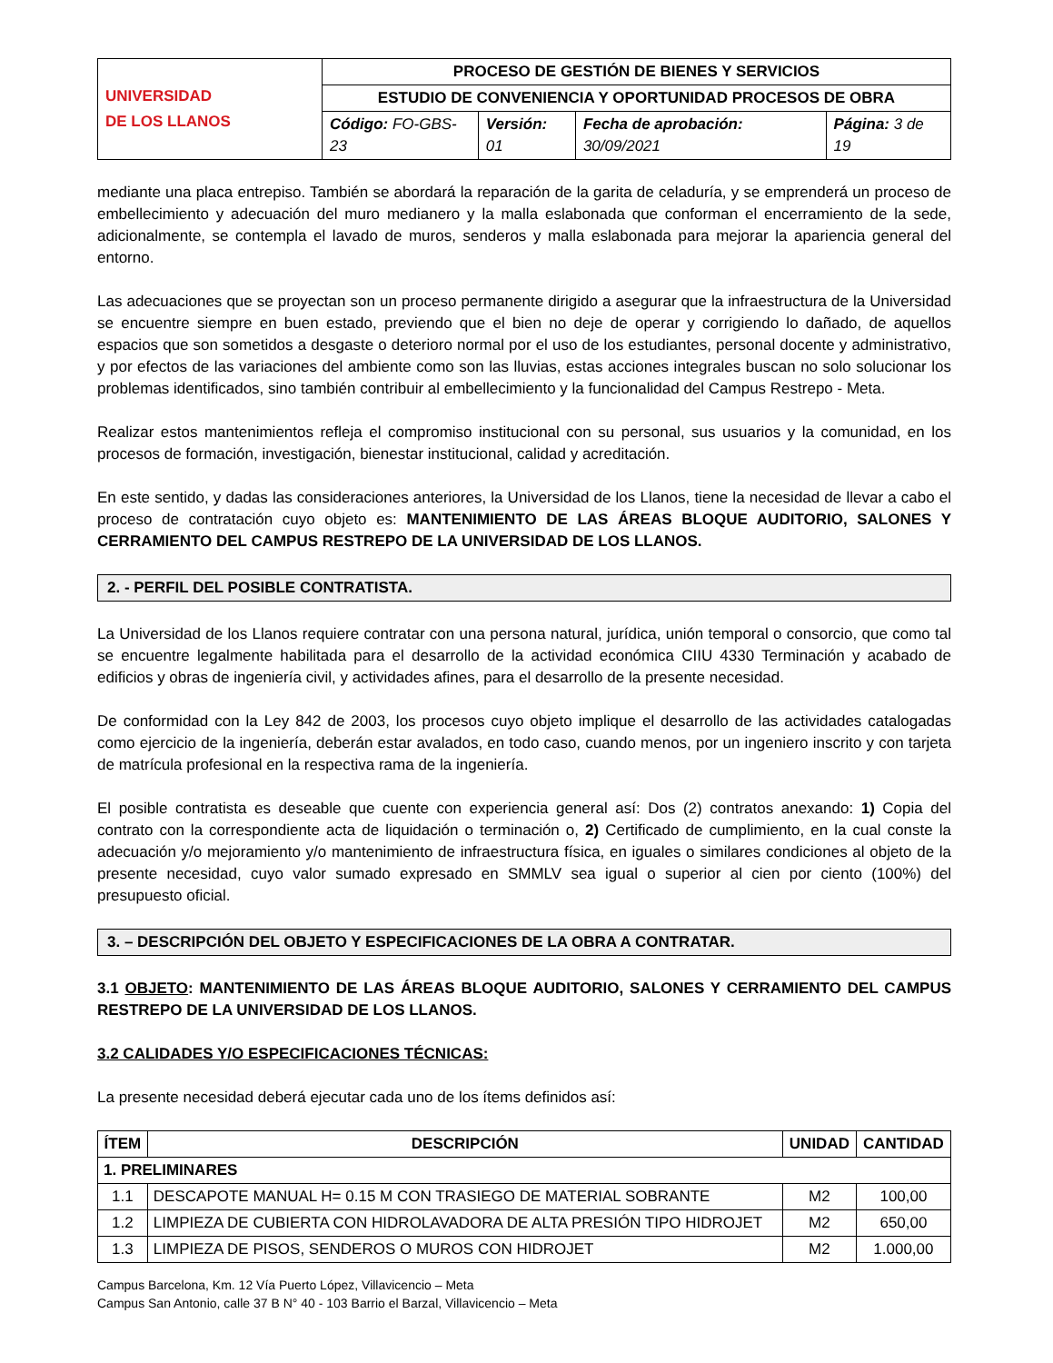| UNIVERSIDAD DE LOS LLANOS | PROCESO DE GESTIÓN DE BIENES Y SERVICIOS | | | |
| | ESTUDIO DE CONVENIENCIA Y OPORTUNIDAD PROCESOS DE OBRA | | | |
| | Código: FO-GBS-23 | Versión: 01 | Fecha de aprobación: 30/09/2021 | Página: 3 de 19 |
mediante una placa entrepiso. También se abordará la reparación de la garita de celaduría, y se emprenderá un proceso de embellecimiento y adecuación del muro medianero y la malla eslabonada que conforman el encerramiento de la sede, adicionalmente, se contempla el lavado de muros, senderos y malla eslabonada para mejorar la apariencia general del entorno.
Las adecuaciones que se proyectan son un proceso permanente dirigido a asegurar que la infraestructura de la Universidad se encuentre siempre en buen estado, previendo que el bien no deje de operar y corrigiendo lo dañado, de aquellos espacios que son sometidos a desgaste o deterioro normal por el uso de los estudiantes, personal docente y administrativo, y por efectos de las variaciones del ambiente como son las lluvias, estas acciones integrales buscan no solo solucionar los problemas identificados, sino también contribuir al embellecimiento y la funcionalidad del Campus Restrepo - Meta.
Realizar estos mantenimientos refleja el compromiso institucional con su personal, sus usuarios y la comunidad, en los procesos de formación, investigación, bienestar institucional, calidad y acreditación.
En este sentido, y dadas las consideraciones anteriores, la Universidad de los Llanos, tiene la necesidad de llevar a cabo el proceso de contratación cuyo objeto es: MANTENIMIENTO DE LAS ÁREAS BLOQUE AUDITORIO, SALONES Y CERRAMIENTO DEL CAMPUS RESTREPO DE LA UNIVERSIDAD DE LOS LLANOS.
2. - PERFIL DEL POSIBLE CONTRATISTA.
La Universidad de los Llanos requiere contratar con una persona natural, jurídica, unión temporal o consorcio, que como tal se encuentre legalmente habilitada para el desarrollo de la actividad económica CIIU 4330 Terminación y acabado de edificios y obras de ingeniería civil, y actividades afines, para el desarrollo de la presente necesidad.
De conformidad con la Ley 842 de 2003, los procesos cuyo objeto implique el desarrollo de las actividades catalogadas como ejercicio de la ingeniería, deberán estar avalados, en todo caso, cuando menos, por un ingeniero inscrito y con tarjeta de matrícula profesional en la respectiva rama de la ingeniería.
El posible contratista es deseable que cuente con experiencia general así: Dos (2) contratos anexando: 1) Copia del contrato con la correspondiente acta de liquidación o terminación o, 2) Certificado de cumplimiento, en la cual conste la adecuación y/o mejoramiento y/o mantenimiento de infraestructura física, en iguales o similares condiciones al objeto de la presente necesidad, cuyo valor sumado expresado en SMMLV sea igual o superior al cien por ciento (100%) del presupuesto oficial.
3. – DESCRIPCIÓN DEL OBJETO Y ESPECIFICACIONES DE LA OBRA A CONTRATAR.
3.1 OBJETO: MANTENIMIENTO DE LAS ÁREAS BLOQUE AUDITORIO, SALONES Y CERRAMIENTO DEL CAMPUS RESTREPO DE LA UNIVERSIDAD DE LOS LLANOS.
3.2 CALIDADES Y/O ESPECIFICACIONES TÉCNICAS:
La presente necesidad deberá ejecutar cada uno de los ítems definidos así:
| ÍTEM | DESCRIPCIÓN | UNIDAD | CANTIDAD |
| --- | --- | --- | --- |
| 1. PRELIMINARES | | | |
| 1.1 | DESCAPOTE MANUAL H= 0.15 M CON TRASIEGO DE MATERIAL SOBRANTE | M2 | 100,00 |
| 1.2 | LIMPIEZA DE CUBIERTA CON HIDROLAVADORA DE ALTA PRESIÓN TIPO HIDROJET | M2 | 650,00 |
| 1.3 | LIMPIEZA DE PISOS, SENDEROS O MUROS CON HIDROJET | M2 | 1.000,00 |
Campus Barcelona, Km. 12 Vía Puerto López, Villavicencio – Meta
Campus San Antonio, calle 37 B N° 40 - 103 Barrio el Barzal, Villavicencio – Meta